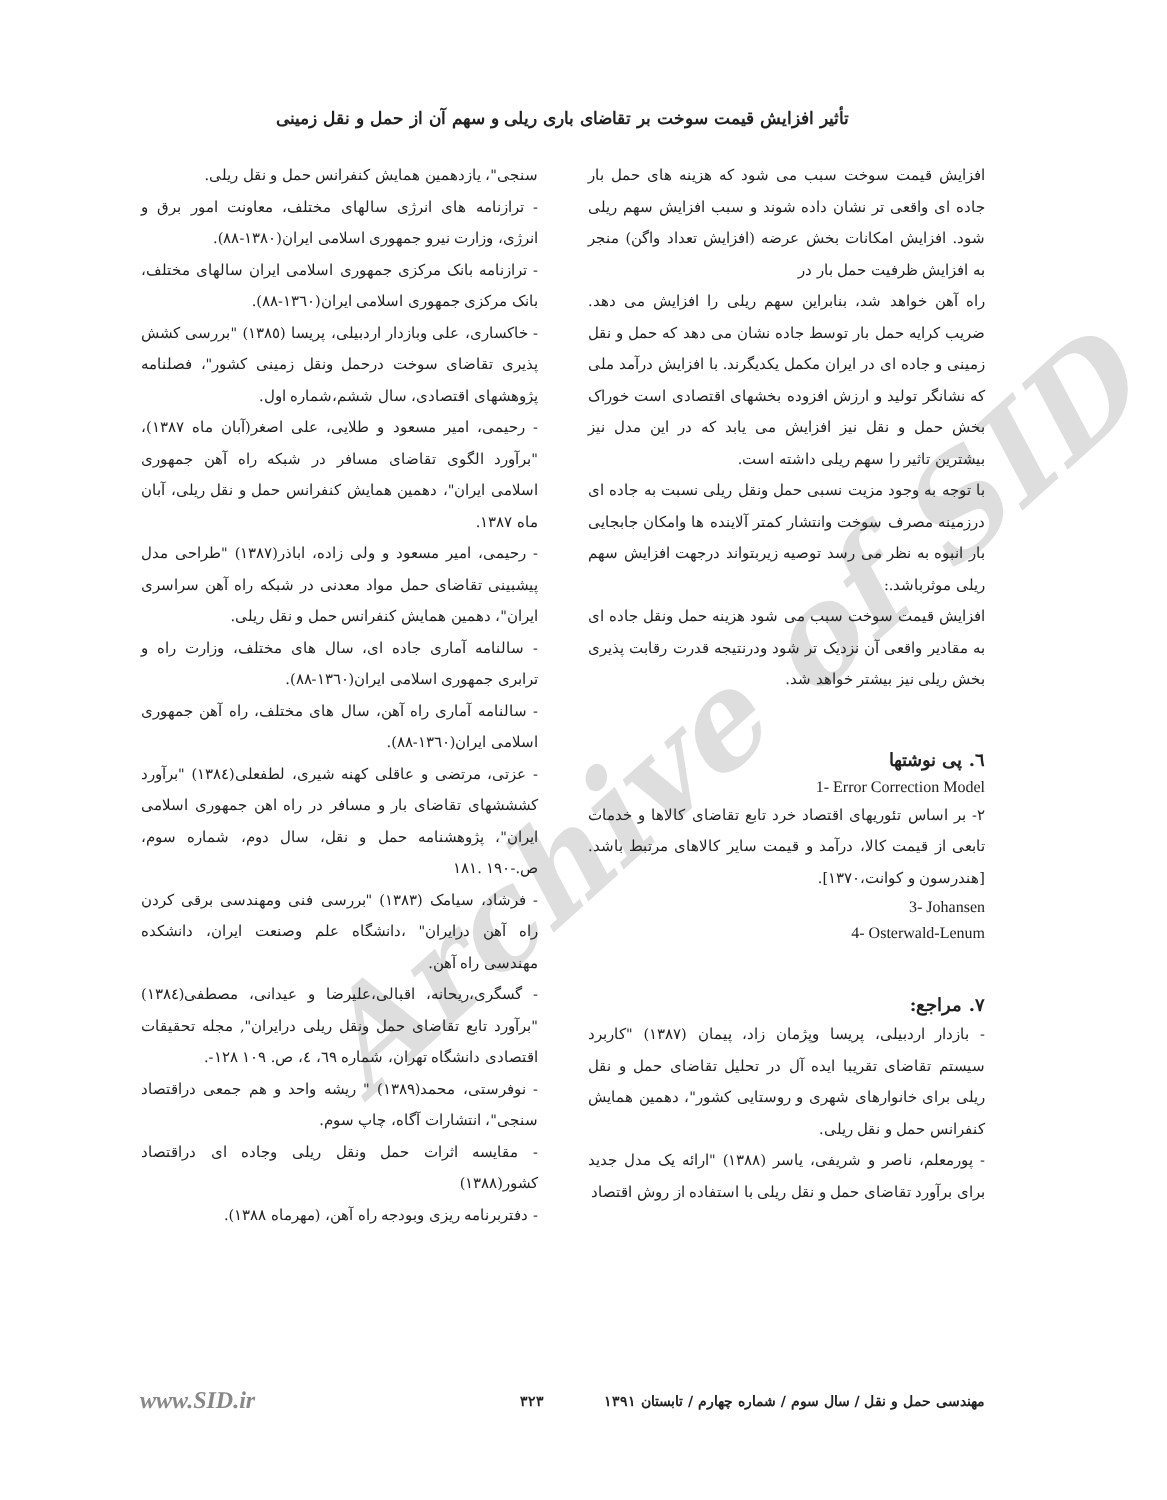Archive of SID
تأثیر افزایش قیمت سوخت بر تقاضای باری ریلی و سهم آن از حمل و نقل زمینی
افزایش قیمت سوخت سبب می شود که هزینه های حمل بار جاده ای واقعی تر نشان داده شوند و سبب افزایش سهم ریلی شود. افزایش امکانات بخش عرضه (افزایش تعداد واگن) منجر به افزایش ظرفیت حمل بار در
راه آهن خواهد شد، بنابراین سهم ریلی را افزایش می دهد. ضریب کرایه حمل بار توسط جاده نشان می دهد که حمل و نقل زمینی و جاده ای در ایران مکمل یکدیگرند. با افزایش درآمد ملی که نشانگر تولید و ارزش افزوده بخشهای اقتصادی است خوراک بخش حمل و نقل نیز افزایش می یابد که در این مدل نیز بیشترین تاثیر را سهم ریلی داشته است.
با توجه به وجود مزیت نسبی حمل ونقل ریلی نسبت به جاده ای درزمینه مصرف سوخت وانتشار کمتر آلاینده ها وامکان جابجایی بار انبوه به نظر می رسد توصیه زیربتواند درجهت افزایش سهم ریلی موثرباشد.:
افزایش قیمت سوخت سبب می شود هزینه حمل ونقل جاده ای به مقادیر واقعی آن نزدیک تر شود ودرنتیجه قدرت رقابت پذیری بخش ریلی نیز بیشتر خواهد شد.
٦. پی نوشتها
1- Error Correction Model
٢- بر اساس تئوریهای اقتصاد خرد تابع تقاضای کالاها و خدمات تابعی از قیمت کالا، درآمد و قیمت سایر کالاهای مرتبط باشد. [هندرسون و کوانت،١٣٧٠].
3- Johansen
4- Osterwald-Lenum
٧. مراجع:
- بازدار اردبیلی، پریسا وپژمان زاد، پیمان (١٣٨٧) "کاربرد سیستم تقاضای تقریبا ایده آل در تحلیل تقاضای حمل و نقل ریلی برای خانوارهای شهری و روستایی کشور"، دهمین همایش کنفرانس حمل و نقل ریلی.
- پورمعلم، ناصر و شریفی، یاسر (١٣٨٨) "ارائه یک مدل جدید برای برآورد تقاضای حمل و نقل ریلی با استفاده از روش اقتصاد
سنجی"، یازدهمین همایش کنفرانس حمل و نقل ریلی.
- ترازنامه های انرژی سالهای مختلف، معاونت امور برق و انرژی، وزارت نیرو جمهوری اسلامی ایران(١٣٨٠-٨٨).
- ترازنامه بانک مرکزی جمهوری اسلامی ایران سالهای مختلف، بانک مرکزی جمهوری اسلامی ایران(١٣٦٠-٨٨).
- خاکساری، علی وبازدار اردبیلی، پریسا (١٣٨٥) "بررسی کشش پذیری تقاضای سوخت درحمل ونقل زمینی کشور"، فصلنامه پژوهشهای اقتصادی، سال ششم،شماره اول.
- رحیمی، امیر مسعود و طلایی، علی اصغر(آبان ماه ١٣٨٧)، "برآورد الگوی تقاضای مسافر در شبکه راه آهن جمهوری اسلامی ایران"، دهمین همایش کنفرانس حمل و نقل ریلی، آبان ماه ١٣٨٧.
- رحیمی، امیر مسعود و ولی زاده، اباذر(١٣٨٧) "طراحی مدل پیشبینی تقاضای حمل مواد معدنی در شبکه راه آهن سراسری ایران"، دهمین همایش کنفرانس حمل و نقل ریلی.
- سالنامه آماری جاده ای، سال های مختلف، وزارت راه و ترابری جمهوری اسلامی ایران(١٣٦٠-٨٨).
- سالنامه آماری راه آهن، سال های مختلف، راه آهن جمهوری اسلامی ایران(١٣٦٠-٨٨).
- عزتی، مرتضی و عاقلی کهنه شیری، لطفعلی(١٣٨٤) "برآورد کشششهای تقاضای بار و مسافر در راه اهن جمهوری اسلامی ایران"، پژوهشنامه حمل و نقل، سال دوم، شماره سوم، ص.-١٩٠ .١٨١
- فرشاد، سیامک (١٣٨٣) "بررسی فنی ومهندسی برقی کردن راه آهن درایران" ،دانشگاه علم وصنعت ایران، دانشکده مهندسی راه آهن.
- گسگری،ریحانه، اقبالی،علیرضا و عیدانی، مصطفی(١٣٨٤) "برآورد تابع تقاضای حمل ونقل ریلی درایران", مجله تحقیقات اقتصادی دانشگاه تهران، شماره ٦٩، ٤، ص. ١٠٩ ١٢٨-.
- نوفرستی، محمد(١٣٨٩) " ریشه واحد و هم جمعی دراقتصاد سنجی"، انتشارات آگاه، چاپ سوم.
- مقایسه اثرات حمل ونقل ریلی وجاده ای دراقتصاد کشور(١٣٨٨)
- دفتربرنامه ریزی وبودجه راه آهن، (مهرماه ١٣٨٨).
مهندسی حمل و نقل / سال سوم / شماره چهارم / تابستان ١٣٩١ ٣٢٣ www.SID.ir